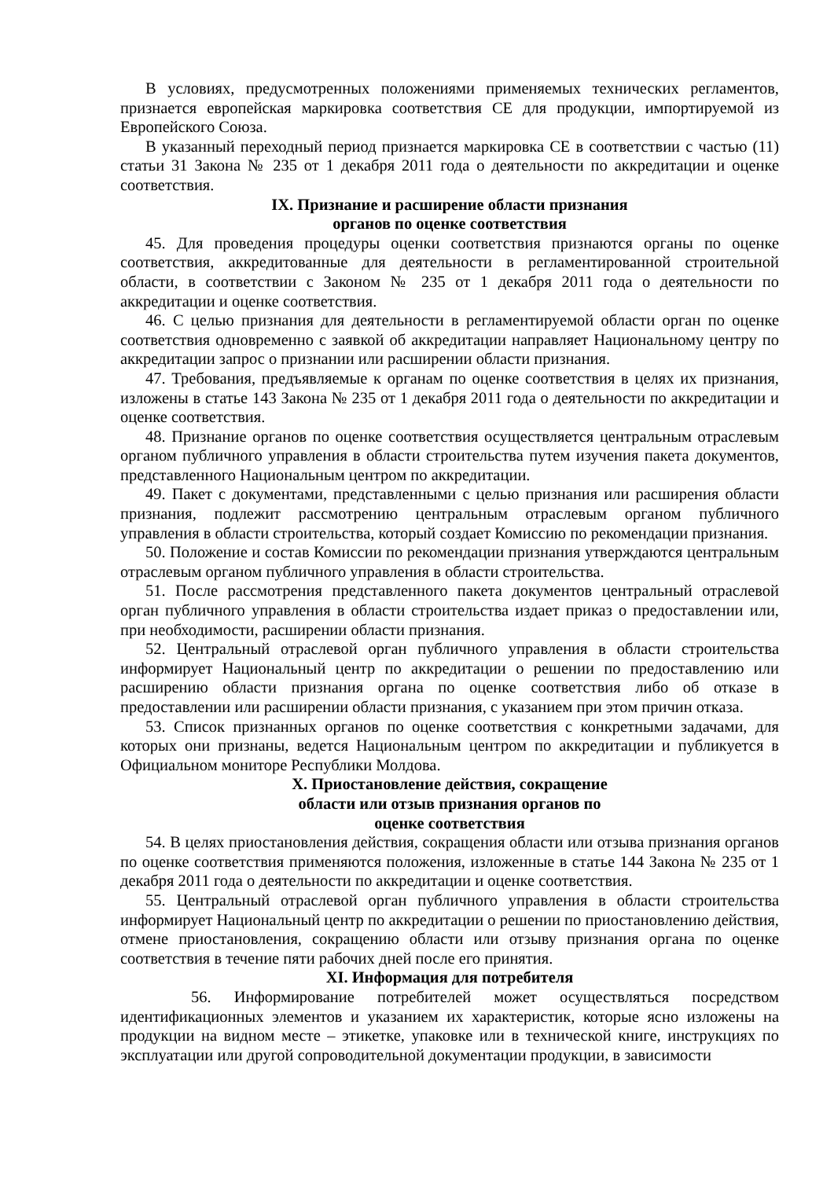В условиях, предусмотренных положениями применяемых технических регламентов, признается европейская маркировка соответствия CE для продукции, импортируемой из Европейского Союза.
В указанный переходный период признается маркировка CE в соответствии с частью (11) статьи 31 Закона № 235 от 1 декабря 2011 года о деятельности по аккредитации и оценке соответствия.
IX. Признание и расширение области признания
органов по оценке соответствия
45. Для проведения процедуры оценки соответствия признаются органы по оценке соответствия, аккредитованные для деятельности в регламентированной строительной области, в соответствии с Законом № 235 от 1 декабря 2011 года о деятельности по аккредитации и оценке соответствия.
46. С целью признания для деятельности в регламентируемой области орган по оценке соответствия одновременно с заявкой об аккредитации направляет Национальному центру по аккредитации запрос о признании или расширении области признания.
47. Требования, предъявляемые к органам по оценке соответствия в целях их признания, изложены в статье 143 Закона № 235 от 1 декабря 2011 года о деятельности по аккредитации и оценке соответствия.
48. Признание органов по оценке соответствия осуществляется центральным отраслевым органом публичного управления в области строительства путем изучения пакета документов, представленного Национальным центром по аккредитации.
49. Пакет с документами, представленными с целью признания или расширения области признания, подлежит рассмотрению центральным отраслевым органом публичного управления в области строительства, который создает Комиссию по рекомендации признания.
50. Положение и состав Комиссии по рекомендации признания утверждаются центральным отраслевым органом публичного управления в области строительства.
51. После рассмотрения представленного пакета документов центральный отраслевой орган публичного управления в области строительства издает приказ о предоставлении или, при необходимости, расширении области признания.
52. Центральный отраслевой орган публичного управления в области строительства информирует Национальный центр по аккредитации о решении по предоставлению или расширению области признания органа по оценке соответствия либо об отказе в предоставлении или расширении области признания, с указанием при этом причин отказа.
53. Список признанных органов по оценке соответствия с конкретными задачами, для которых они признаны, ведется Национальным центром по аккредитации и публикуется в Официальном мониторе Республики Молдова.
X. Приостановление действия, сокращение
области или отзыв признания органов по
оценке соответствия
54. В целях приостановления действия, сокращения области или отзыва признания органов по оценке соответствия применяются положения, изложенные в статье 144 Закона № 235 от 1 декабря 2011 года о деятельности по аккредитации и оценке соответствия.
55. Центральный отраслевой орган публичного управления в области строительства информирует Национальный центр по аккредитации о решении по приостановлению действия, отмене приостановления, сокращению области или отзыву признания органа по оценке соответствия в течение пяти рабочих дней после его принятия.
XI. Информация для потребителя
56. Информирование потребителей может осуществляться посредством идентификационных элементов и указанием их характеристик, которые ясно изложены на продукции на видном месте – этикетке, упаковке или в технической книге, инструкциях по эксплуатации или другой сопроводительной документации продукции, в зависимости